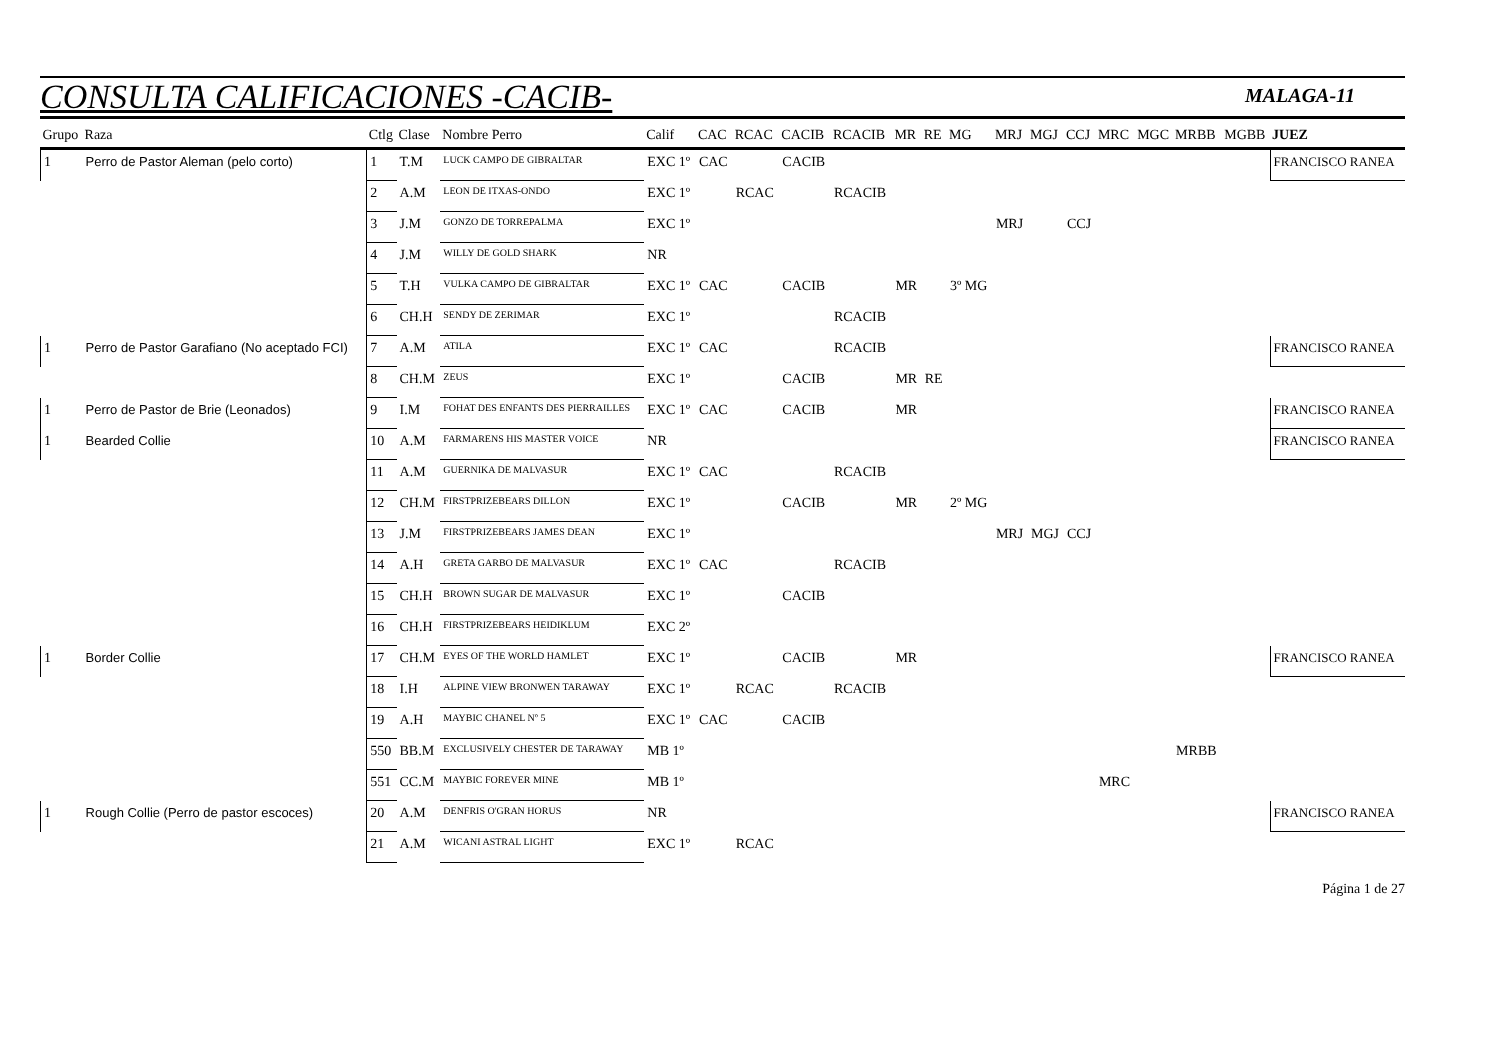CONSULTA CALIFICACIONES -CACIB-
MALAGA-11
| Grupo | Raza | Ctlg | Clase | Nombre Perro | Calif | CAC | RCAC | CACIB | RCACIB | MR | RE | MG | MRJ | MGJ | CCJ | MRC | MGC | MRBB | MGBB | JUEZ |
| --- | --- | --- | --- | --- | --- | --- | --- | --- | --- | --- | --- | --- | --- | --- | --- | --- | --- | --- | --- | --- |
| 1 | Perro de Pastor Aleman (pelo corto) | 1 | T.M | LUCK CAMPO DE GIBRALTAR | EXC 1º | CAC | | CACIB | | | | | | | | | | | | FRANCISCO RANEA |
| | | 2 | A.M | LEON DE ITXAS-ONDO | EXC 1º | | RCAC | | RCACIB | | | | | | | | | | | |
| | | 3 | J.M | GONZO DE TORREPALMA | EXC 1º | | | | | | | | MRJ | | CCJ | | | | | |
| | | 4 | J.M | WILLY DE GOLD SHARK | NR | | | | | | | | | | | | | | | |
| | | 5 | T.H | VULKA CAMPO DE GIBRALTAR | EXC 1º | CAC | | CACIB | | MR | | 3º MG | | | | | | | | |
| | | 6 | CH.H | SENDY DE ZERIMAR | EXC 1º | | | | RCACIB | | | | | | | | | | | |
| 1 | Perro de Pastor Garafiano (No aceptado FCI) | 7 | A.M | ATILA | EXC 1º | CAC | | | RCACIB | | | | | | | | | | | FRANCISCO RANEA |
| | | 8 | CH.M | ZEUS | EXC 1º | | | CACIB | | MR | RE | | | | | | | | | |
| 1 | Perro de Pastor de Brie (Leonados) | 9 | I.M | FOHAT DES ENFANTS DES PIERRAILLES | EXC 1º | CAC | | CACIB | | MR | | | | | | | | | | FRANCISCO RANEA |
| 1 | Bearded Collie | 10 | A.M | FARMARENS HIS MASTER VOICE | NR | | | | | | | | | | | | | | | FRANCISCO RANEA |
| | | 11 | A.M | GUERNIKA DE MALVASUR | EXC 1º | CAC | | | RCACIB | | | | | | | | | | | |
| | | 12 | CH.M | FIRSTPRIZEBEARS DILLON | EXC 1º | | | CACIB | | MR | | 2º MG | | | | | | | | |
| | | 13 | J.M | FIRSTPRIZEBEARS JAMES DEAN | EXC 1º | | | | | | | | MRJ | MGJ | CCJ | | | | | |
| | | 14 | A.H | GRETA GARBO DE MALVASUR | EXC 1º | CAC | | | RCACIB | | | | | | | | | | | |
| | | 15 | CH.H | BROWN SUGAR DE MALVASUR | EXC 1º | | | CACIB | | | | | | | | | | | | |
| | | 16 | CH.H | FIRSTPRIZEBEARS HEIDIKLUM | EXC 2º | | | | | | | | | | | | | | | |
| 1 | Border Collie | 17 | CH.M | EYES OF THE WORLD HAMLET | EXC 1º | | | CACIB | | MR | | | | | | | | | | FRANCISCO RANEA |
| | | 18 | I.H | ALPINE VIEW BRONWEN TARAWAY | EXC 1º | | RCAC | | RCACIB | | | | | | | | | | | |
| | | 19 | A.H | MAYBIC CHANEL Nº 5 | EXC 1º | CAC | | CACIB | | | | | | | | | | | | |
| | | 550 | BB.M | EXCLUSIVELY CHESTER DE TARAWAY | MB 1º | | | | | | | | | | | | | MRBB | | |
| | | 551 | CC.M | MAYBIC FOREVER MINE | MB 1º | | | | | | | | | | | MRC | | | | |
| 1 | Rough Collie (Perro de pastor escoces) | 20 | A.M | DENFRIS O'GRAN HORUS | NR | | | | | | | | | | | | | | | FRANCISCO RANEA |
| | | 21 | A.M | WICANI ASTRAL LIGHT | EXC 1º | | RCAC | | | | | | | | | | | | | |
Página 1 de 27